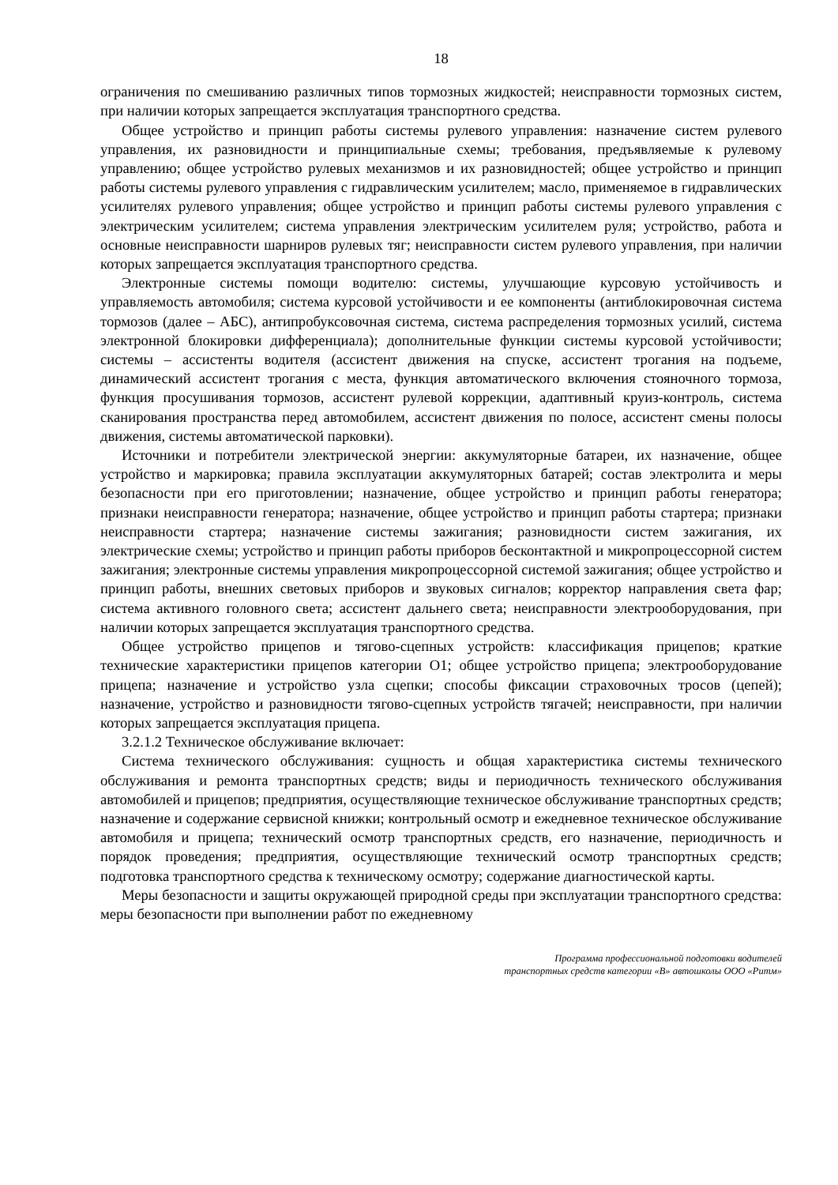18
ограничения по смешиванию различных типов тормозных жидкостей; неисправности тормозных систем, при наличии которых запрещается эксплуатация транспортного средства.
Общее устройство и принцип работы системы рулевого управления: назначение систем рулевого управления, их разновидности и принципиальные схемы; требования, предъявляемые к рулевому управлению; общее устройство рулевых механизмов и их разновидностей; общее устройство и принцип работы системы рулевого управления с гидравлическим усилителем; масло, применяемое в гидравлических усилителях рулевого управления; общее устройство и принцип работы системы рулевого управления с электрическим усилителем; система управления электрическим усилителем руля; устройство, работа и основные неисправности шарниров рулевых тяг; неисправности систем рулевого управления, при наличии которых запрещается эксплуатация транспортного средства.
Электронные системы помощи водителю: системы, улучшающие курсовую устойчивость и управляемость автомобиля; система курсовой устойчивости и ее компоненты (антиблокировочная система тормозов (далее – АБС), антипробуксовочная система, система распределения тормозных усилий, система электронной блокировки дифференциала); дополнительные функции системы курсовой устойчивости; системы – ассистенты водителя (ассистент движения на спуске, ассистент трогания на подъеме, динамический ассистент трогания с места, функция автоматического включения стояночного тормоза, функция просушивания тормозов, ассистент рулевой коррекции, адаптивный круиз-контроль, система сканирования пространства перед автомобилем, ассистент движения по полосе, ассистент смены полосы движения, системы автоматической парковки).
Источники и потребители электрической энергии: аккумуляторные батареи, их назначение, общее устройство и маркировка; правила эксплуатации аккумуляторных батарей; состав электролита и меры безопасности при его приготовлении; назначение, общее устройство и принцип работы генератора; признаки неисправности генератора; назначение, общее устройство и принцип работы стартера; признаки неисправности стартера; назначение системы зажигания; разновидности систем зажигания, их электрические схемы; устройство и принцип работы приборов бесконтактной и микропроцессорной систем зажигания; электронные системы управления микропроцессорной системой зажигания; общее устройство и принцип работы, внешних световых приборов и звуковых сигналов; корректор направления света фар; система активного головного света; ассистент дальнего света; неисправности электрооборудования, при наличии которых запрещается эксплуатация транспортного средства.
Общее устройство прицепов и тягово-сцепных устройств: классификация прицепов; краткие технические характеристики прицепов категории О1; общее устройство прицепа; электрооборудование прицепа; назначение и устройство узла сцепки; способы фиксации страховочных тросов (цепей); назначение, устройство и разновидности тягово-сцепных устройств тягачей; неисправности, при наличии которых запрещается эксплуатация прицепа.
3.2.1.2 Техническое обслуживание включает:
Система технического обслуживания: сущность и общая характеристика системы технического обслуживания и ремонта транспортных средств; виды и периодичность технического обслуживания автомобилей и прицепов; предприятия, осуществляющие техническое обслуживание транспортных средств; назначение и содержание сервисной книжки; контрольный осмотр и ежедневное техническое обслуживание автомобиля и прицепа; технический осмотр транспортных средств, его назначение, периодичность и порядок проведения; предприятия, осуществляющие технический осмотр транспортных средств; подготовка транспортного средства к техническому осмотру; содержание диагностической карты.
Меры безопасности и защиты окружающей природной среды при эксплуатации транспортного средства: меры безопасности при выполнении работ по ежедневному
Программа профессиональной подготовки водителей
транспортных средств категории «В» автошколы ООО «Ритм»